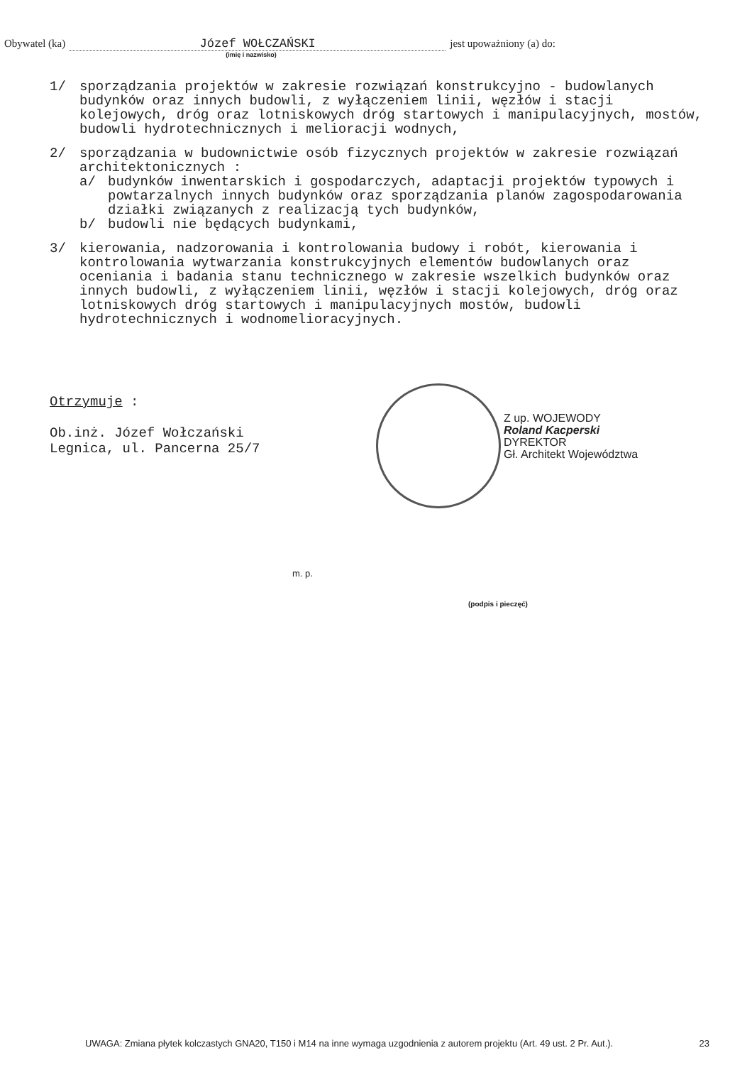Obywatel (ka) Józef WOŁCZAŃSKI
(imię i nazwisko)
jest upoważniony (a) do:
1/ sporządzania projektów w zakresie rozwiązań konstrukcyjno - budowlanych budynków oraz innych budowli, z wyłączeniem linii, węzłów i stacji kolejowych, dróg oraz lotniskowych dróg startowych i manipulacyjnych, mostów, budowli hydrotechnicznych i melioracji wodnych,
2/ sporządzania w budownictwie osób fizycznych projektów w zakresie rozwiązań architektonicznych :
a/ budynków inwentarskich i gospodarczych, adaptacji projektów typowych i powtarzalnych innych budynków oraz sporządzania planów zagospodarowania działki związanych z realizacją tych budynków,
b/ budowli nie będących budynkami,
3/ kierowania, nadzorowania i kontrolowania budowy i robót, kierowania i kontrolowania wytwarzania konstrukcyjnych elementów budowlanych oraz oceniania i badania stanu technicznego w zakresie wszelkich budynków oraz innych budowli, z wyłączeniem linii, węzłów i stacji kolejowych, dróg oraz lotniskowych dróg startowych i manipulacyjnych mostów, budowli hydrotechnicznych i wodnomelioracyjnych.
Otrzymuje :
Ob.inż. Józef Wołczański
Legnica, ul. Pancerna 25/7
Z up. WOJEWODY
Roland Kacperski
DYREKTOR
Gł. Architekt Województwa
m. p.
(podpis i pieczęć)
UWAGA: Zmiana płytek kolczastych GNA20, T150 i M14 na inne wymaga uzgodnienia z autorem projektu (Art. 49 ust. 2 Pr. Aut.). 23